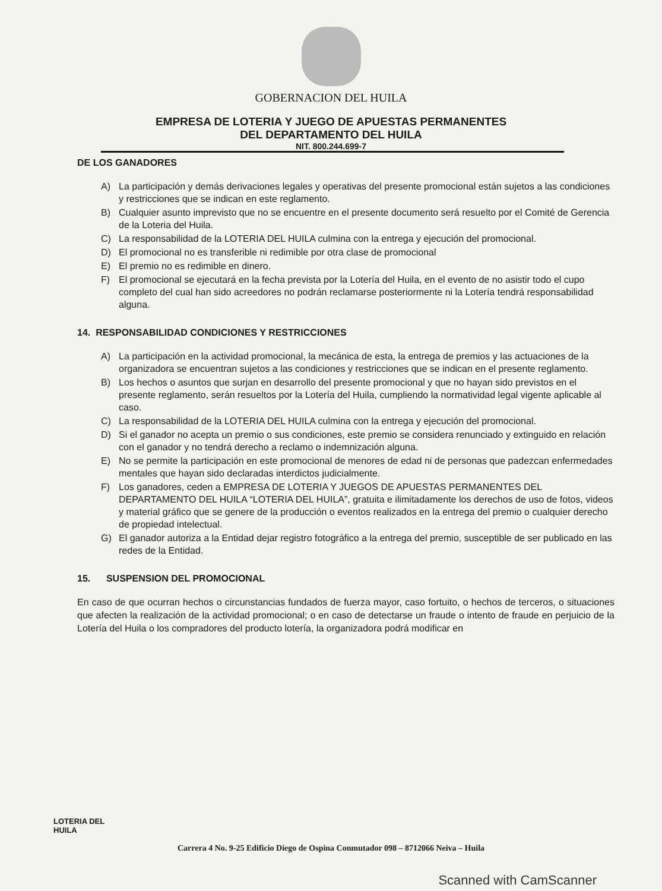GOBERNACION DEL HUILA
EMPRESA DE LOTERIA Y JUEGO DE APUESTAS PERMANENTES
DEL DEPARTAMENTO DEL HUILA
NIT. 800.244.699-7
DE LOS GANADORES
A) La participación y demás derivaciones legales y operativas del presente promocional están sujetos a las condiciones y restricciones que se indican en este reglamento.
B) Cualquier asunto imprevisto que no se encuentre en el presente documento será resuelto por el Comité de Gerencia de la Loteria del Huila.
C) La responsabilidad de la LOTERIA DEL HUILA culmina con la entrega y ejecución del promocional.
D) El promocional no es transferible ni redimible por otra clase de promocional
E) El premio no es redimible en dinero.
F) El promocional se ejecutará en la fecha prevista por la Lotería del Huila, en el evento de no asistir todo el cupo completo del cual han sido acreedores no podrán reclamarse posteriormente ni la Lotería tendrá responsabilidad alguna.
14. RESPONSABILIDAD CONDICIONES Y RESTRICCIONES
A) La participación en la actividad promocional, la mecánica de esta, la entrega de premios y las actuaciones de la organizadora se encuentran sujetos a las condiciones y restricciones que se indican en el presente reglamento.
B) Los hechos o asuntos que surjan en desarrollo del presente promocional y que no hayan sido previstos en el presente reglamento, serán resueltos por la Lotería del Huila, cumpliendo la normatividad legal vigente aplicable al caso.
C) La responsabilidad de la LOTERIA DEL HUILA culmina con la entrega y ejecución del promocional.
D) Si el ganador no acepta un premio o sus condiciones, este premio se considera renunciado y extinguido en relación con el ganador y no tendrá derecho a reclamo o indemnización alguna.
E) No se permite la participación en este promocional de menores de edad ni de personas que padezcan enfermedades mentales que hayan sido declaradas interdictos judicialmente.
F) Los ganadores, ceden a EMPRESA DE LOTERIA Y JUEGOS DE APUESTAS PERMANENTES DEL DEPARTAMENTO DEL HUILA “LOTERIA DEL HUILA”, gratuita e ilimitadamente los derechos de uso de fotos, videos y material gráfico que se genere de la producción o eventos realizados en la entrega del premio o cualquier derecho de propiedad intelectual.
G) El ganador autoriza a la Entidad dejar registro fotográfico a la entrega del premio, susceptible de ser publicado en las redes de la Entidad.
15. SUSPENSION DEL PROMOCIONAL
En caso de que ocurran hechos o circunstancias fundados de fuerza mayor, caso fortuito, o hechos de terceros, o situaciones que afecten la realización de la actividad promocional; o en caso de detectarse un fraude o intento de fraude en perjuicio de la Lotería del Huila o los compradores del producto lotería, la organizadora podrá modificar en
LOTERIA DEL
HUILA
Carrera 4 No. 9-25 Edificio Diego de Ospina Conmutador 098 – 8712066 Neiva – Huila
Scanned with CamScanner